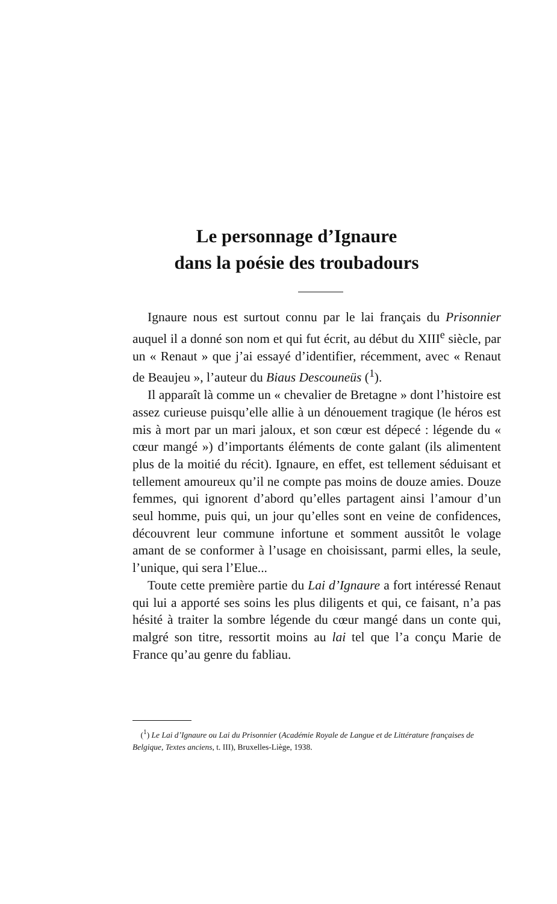Le personnage d’Ignaure
dans la poésie des troubadours
Ignaure nous est surtout connu par le lai français du Prisonnier auquel il a donné son nom et qui fut écrit, au début du XIII<sup>e</sup> siècle, par un « Renaut » que j’ai essayé d’identifier, récemment, avec « Renaut de Beaujeu », l’auteur du Biaus Descouneüs (<sup>1</sup>).
Il apparaît là comme un « chevalier de Bretagne » dont l’histoire est assez curieuse puisqu’elle allie à un dénouement tragique (le héros est mis à mort par un mari jaloux, et son cœur est dépecé : légende du « cœur mangé ») d’importants éléments de conte galant (ils alimentent plus de la moitié du récit). Ignaure, en effet, est tellement séduisant et tellement amoureux qu’il ne compte pas moins de douze amies. Douze femmes, qui ignorent d’abord qu’elles partagent ainsi l’amour d’un seul homme, puis qui, un jour qu’elles sont en veine de confidences, découvrent leur commune infortune et somment aussitôt le volage amant de se conformer à l’usage en choisissant, parmi elles, la seule, l’unique, qui sera l’Elue...
Toute cette première partie du Lai d’Ignaure a fort intéressé Renaut qui lui a apporté ses soins les plus diligents et qui, ce faisant, n’a pas hésité à traiter la sombre légende du cœur mangé dans un conte qui, malgré son titre, ressortit moins au lai tel que l’a conçu Marie de France qu’au genre du fabliau.
(<sup>1</sup>) Le Lai d’Ignaure ou Lai du Prisonnier (Académie Royale de Langue et de Littérature françaises de Belgique, Textes anciens, t. III), Bruxelles-Liège, 1938.